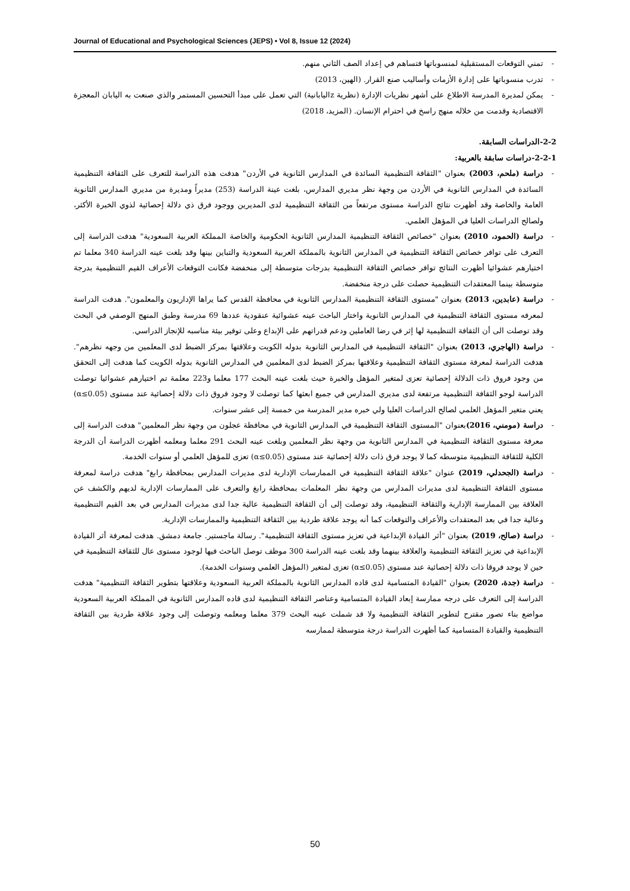Journal of Educational and Psychological Sciences (JEPS) • Vol 8, Issue 12 (2024)
- تمني التوقعات المستقبلية لمنسوباتها فتساهم في إعداد الصف الثاني منهم.
- تدرب منسوباتها على إدارة الأزمات وأساليب صنع القرار. (الهين، 2013)
- يمكن لمديرة المدرسة الاطلاع على أشهر نظريات الإدارة (نظرية zاليابانية) التي تعمل على مبدأ التحسين المستمر والذي صنعت به اليابان المعجزة الاقتصادية وقدمت من خلاله منهج راسخ في احترام الإنسان. (المزيد، 2018)
2-2-الدراسات السابقة.
2-2-1-دراسات سابقة بالعربية:
- دراسة (ملحم، 2003) بعنوان "الثقافة التنظيمية السائدة في المدارس الثانوية في الأردن" هدفت هذه الدراسة للتعرف على الثقافة التنظيمية السائدة في المدارس الثانوية في الأردن من وجهة نظر مديري المدارس، بلغت عينة الدراسة (253) مديراً ومديرة من مديري المدارس الثانوية العامة والخاصة وقد أظهرت نتائج الدراسة مستوى مرتفعاً من الثقافة التنظيمية لدى المديرين ووجود فرق ذي دلالة إحصائية لذوي الخبرة الأكثر، ولصالح الدراسات العليا في المؤهل العلمي.
- دراسة (الحمود، 2010) بعنوان "خصائص الثقافة التنظيمية المدارس الثانوية الحكومية والخاصة المملكة العربية السعودية" هدفت الدراسة إلى التعرف على توافر خصائص الثقافة التنظيمية في المدارس الثانوية بالمملكة العربية السعودية والتباين بينها وقد بلغت عينه الدراسة 340 معلما تم اختيارهم عشوائيا أظهرت النتائج توافر خصائص الثقافة التنظيمية بدرجات متوسطة إلى منخفضة فكانت التوقعات الأعراف القيم التنظيمية بدرجة متوسطة بينما المعتقدات التنظيمية حصلت على درجة منخفضة.
- دراسة (عابدين، 2013) بعنوان "مستوى الثقافة التنظيمية المدارس الثانوية في محافظة القدس كما يراها الإداريون والمعلمون". هدفت الدراسة لمعرفه مستوى الثقافة التنظيمية في المدارس الثانوية واختار الباحث عينه عشوائية عنقودية عددها 69 مدرسة وطبق المنهج الوصفي في البحث وقد توصلت الى أن الثقافة التنظيمية لها إثر في رضا العاملين ودعم قدراتهم على الإبداع وعلى توفير بيئة مناسبه للإنجاز الدراسي.
- دراسة (الهاجري، 2013) بعنوان "الثقافة التنظيمية في المدارس الثانوية بدوله الكويت وعلاقتها بمركز الضبط لدى المعلمين من وجهه نظرهم". هدفت الدراسة لمعرفة مستوى الثقافة التنظيمية وعلاقتها بمركز الضبط لدى المعلمين في المدارس الثانوية بدوله الكويت كما هدفت إلى التحقق من وجود فروق ذات الدلالة إحصائية تعزى لمتغير المؤهل والخبرة حيث بلغت عينه البحث 177 معلما و223 معلمة تم اختيارهم عشوائيا توصلت الدراسة لوجو الثقافة التنظيمية مرتفعة لدى مديري المدارس في جميع ابعثها كما توصلت لا وجود فروق ذات دلالة إحصائية عند مستوى (α≤0.05) يعني متغير المؤهل العلمي لصالح الدراسات العليا ولي خبره مدير المدرسة من خمسة إلى عشر سنوات.
- دراسة (مومني، 2016) بعنوان "المستوى الثقافة التنظيمية في المدارس الثانوية في محافظة عجلون من وجهة نظر المعلمين" هدفت الدراسة إلى معرفة مستوى الثقافة التنظيمية في المدارس الثانوية من وجهة نظر المعلمين وبلغت عينه البحث 291 معلما ومعلمه أظهرت الدراسة أن الدرجة الكلية للثقافة التنظيمية متوسطه كما لا يوجد فرق ذات دلالة إحصائية عند مستوى (α≤0.05) تعزى للمؤهل العلمي أو سنوات الخدمة.
- دراسة (الجحدلي، 2019) عنوان "علاقة الثقافة التنظيمية في الممارسات الإدارية لدى مديرات المدارس بمحافظة رابغ" هدفت دراسة لمعرفة مستوى الثقافة التنظيمية لدى مديرات المدارس من وجهة نظر المعلمات بمحافظة رابغ والتعرف على الممارسات الإدارية لديهم والكشف عن العلاقة بين الممارسة الإدارية والثقافة التنظيمية، وقد توصلت إلى أن الثقافة التنظيمية عالية جدا لدى مديرات المدارس في بعد القيم التنظيمية وعالية جدا في بعد المعتقدات والأعراف والتوقعات كما أنه يوجد علاقة طردية بين الثقافة التنظيمية والممارسات الإدارية.
- دراسة (صالح، 2019) بعنوان "أثر القيادة الإبداعية في تعزيز مستوى الثقافة التنظيمية". رسالة ماجستير. جامعة دمشق. هدفت لمعرفة أثر القيادة الإبداعية في تعزيز الثقافة التنظيمية والعلاقة بينهما وقد بلغت عينه الدراسة 300 موظف توصل الباحث فيها لوجود مستوى عال للثقافة التنظيمية في حين لا يوجد فروقا ذات دلالة إحصائية عند مستوى (α≤0.05) تعزى لمتغير (المؤهل العلمي وسنوات الخدمة).
- دراسة (جدة، 2020) بعنوان "القيادة المتسامية لدى قاده المدارس الثانوية بالمملكة العربية السعودية وعلاقتها بتطوير الثقافة التنظيمية" هدفت الدراسة إلى التعرف على درجه ممارسة إبعاد القيادة المتسامية وعناصر الثقافة التنظيمية لدى قاده المدارس الثانوية في المملكة العربية السعودية مواضع بناء تصور مقترح لتطوير الثقافة التنظيمية ولا قد شملت عينه البحث 379 معلما ومعلمه وتوصلت إلى وجود علاقة طردية بين الثقافة التنظيمية والقيادة المتسامية كما أظهرت الدراسة درجة متوسطة لممارسه
50